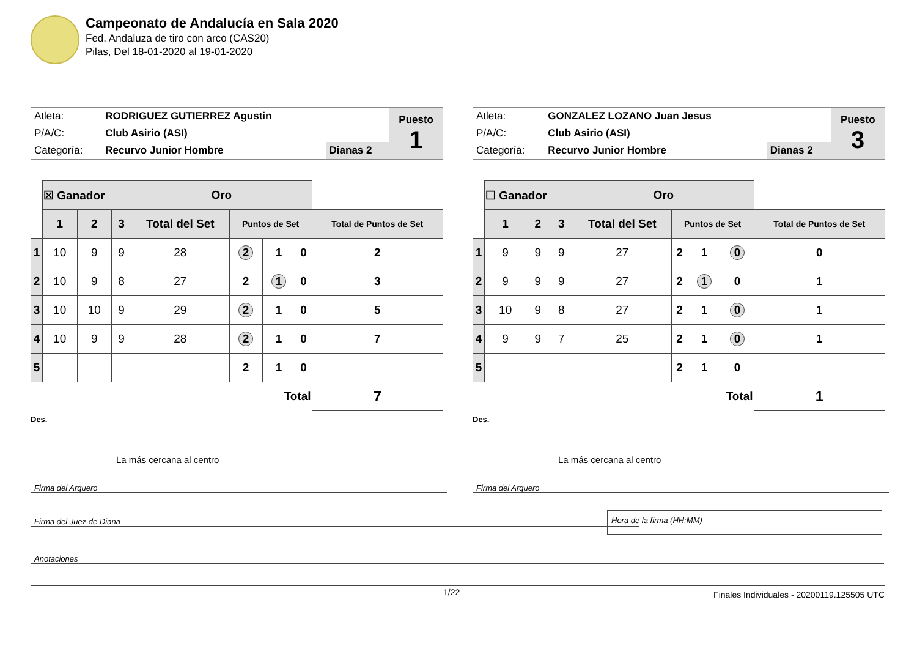Campeonato de Andalucía en Sala 2020
Fed. Andaluza de tiro con arco (CAS20)
Pilas, Del 18-01-2020 al 19-01-2020
| Atleta: | RODRIGUEZ GUTIERREZ Agustin | | Puesto 1 |
| P/A/C: | Club Asirio (ASI) | | |
| Categoría: | Recurvo Junior Hombre | Dianas 2 | |
| | ☒ Ganador | | | Oro | | | | |
| | 1 | 2 | 3 | Total del Set | Puntos de Set | | | Total de Puntos de Set |
| 1 | 10 | 9 | 9 | 28 | 2 | 1 | 0 | 2 |
| 2 | 10 | 9 | 8 | 27 | 2 | 1 | 0 | 3 |
| 3 | 10 | 10 | 9 | 29 | 2 | 1 | 0 | 5 |
| 4 | 10 | 9 | 9 | 28 | 2 | 1 | 0 | 7 |
| 5 | | | | | 2 | 1 | 0 | |
| Total | | | | | | | | 7 |
Des.
La más cercana al centro
| Atleta: | GONZALEZ LOZANO Juan Jesus | | Puesto 3 |
| P/A/C: | Club Asirio (ASI) | | |
| Categoría: | Recurvo Junior Hombre | Dianas 2 | |
| | ☐ Ganador | | | Oro | | | | |
| | 1 | 2 | 3 | Total del Set | Puntos de Set | | | Total de Puntos de Set |
| 1 | 9 | 9 | 9 | 27 | 2 | 1 | 0 | 0 |
| 2 | 9 | 9 | 9 | 27 | 2 | 1 | 0 | 1 |
| 3 | 10 | 9 | 8 | 27 | 2 | 1 | 0 | 1 |
| 4 | 9 | 9 | 7 | 25 | 2 | 1 | 0 | 1 |
| 5 | | | | | 2 | 1 | 0 | |
| Total | | | | | | | | 1 |
Des.
La más cercana al centro
Firma del Arquero Firma del Arquero
Firma del Juez de Diana
Hora de la firma (HH:MM)
Anotaciones
1/22 Finales Individuales - 20200119.125505 UTC